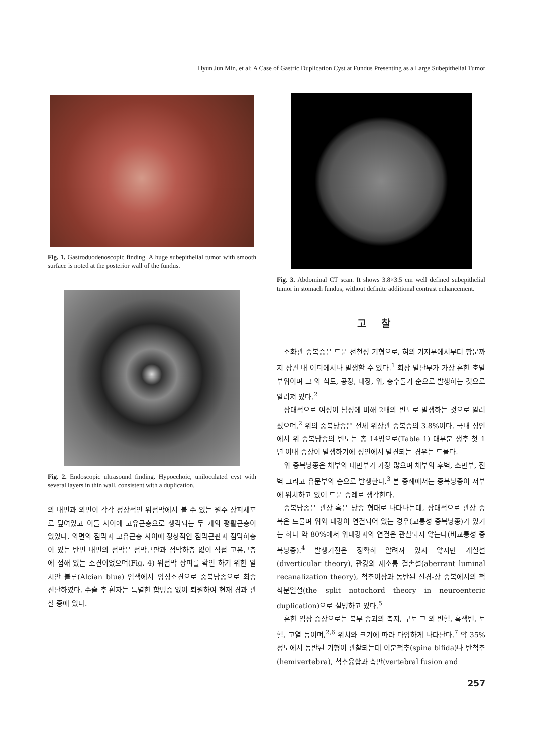Hyun Jun Min, et al: A Case of Gastric Duplication Cyst at Fundus Presenting as a Large Subepithelial Tumor
Fig. 1. Gastroduodenoscopic finding. A huge subepithelial tumor with smooth surface is noted at the posterior wall of the fundus.
Fig. 2. Endoscopic ultrasound finding. Hypoechoic, uniloculated cyst with several layers in thin wall, consistent with a duplication.
의 내면과 외면이 각각 정상적인 위점막에서 볼 수 있는 원주 상피세포로 덮여있고 이들 사이에 고유근층으로 생각되는 두 개의 평활근층이 있었다. 외면의 점막과 고유근층 사이에 정상적인 점막근판과 점막하층이 있는 반면 내면의 점막은 점막근판과 점막하층 없이 직접 고유근층에 접해 있는 소견이었으며(Fig. 4) 위점막 상피를 확인 하기 위한 알시안 블루(Alcian blue) 염색에서 양성소견으로 중복낭종으로 최종 진단하였다. 수술 후 환자는 특별한 합병증 없이 퇴원하여 현재 경과 관찰 중에 있다.
Fig. 3. Abdominal CT scan. It shows 3.8×3.5 cm well defined subepithelial tumor in stomach fundus, without definite additional contrast enhancement.
고찰
소화관 중복증은 드문 선천성 기형으로, 혀의 기저부에서부터 항문까지 장관 내 어디에서나 발생할 수 있다.<sup>1</sup> 회장 말단부가 가장 흔한 호발 부위이며 그 외 식도, 공장, 대장, 위, 충수돌기 순으로 발생하는 것으로 알려져 있다.<sup>2</sup>
상대적으로 여성이 남성에 비해 2배의 빈도로 발생하는 것으로 알려졌으며,<sup>2</sup> 위의 중복낭종은 전체 위장관 중복증의 3.8%이다. 국내 성인에서 위 중복낭종의 빈도는 총 14명으로(Table 1) 대부분 생후 첫 1년 이내 증상이 발생하기에 성인에서 발견되는 경우는 드물다.
위 중복낭종은 체부의 대만부가 가장 많으며 체부의 후벽, 소만부, 전벽 그리고 유문부의 순으로 발생한다.<sup>3</sup> 본 증례에서는 중복낭종이 저부에 위치하고 있어 드문 증례로 생각한다.
중복낭종은 관상 혹은 낭종 형태로 나타나는데, 상대적으로 관상 중복은 드물며 위와 내강이 연결되어 있는 경우(교통성 중복낭종)가 있기는 하나 약 80%에서 위내강과의 연결은 관찰되지 않는다(비교통성 중복낭종).<sup>4</sup> 발생기전은 정확히 알려져 있지 않지만 게실설(diverticular theory), 관강의 재소통 결손설(aberrant luminal recanalization theory), 척추이상과 동반된 신경-장 중복에서의 척삭분열설(the split notochord theory in neuroenteric duplication)으로 설명하고 있다.<sup>5</sup>
흔한 임상 증상으로는 복부 종괴의 촉지, 구토 그 외 빈혈, 흑색변, 토혈, 고열 등이며,<sup>2,6</sup> 위치와 크기에 따라 다양하게 나타난다.<sup>7</sup> 약 35% 정도에서 동반된 기형이 관찰되는데 이분척추(spina bifida)나 반척추(hemivertebra), 척추융합과 측만(vertebral fusion and
257